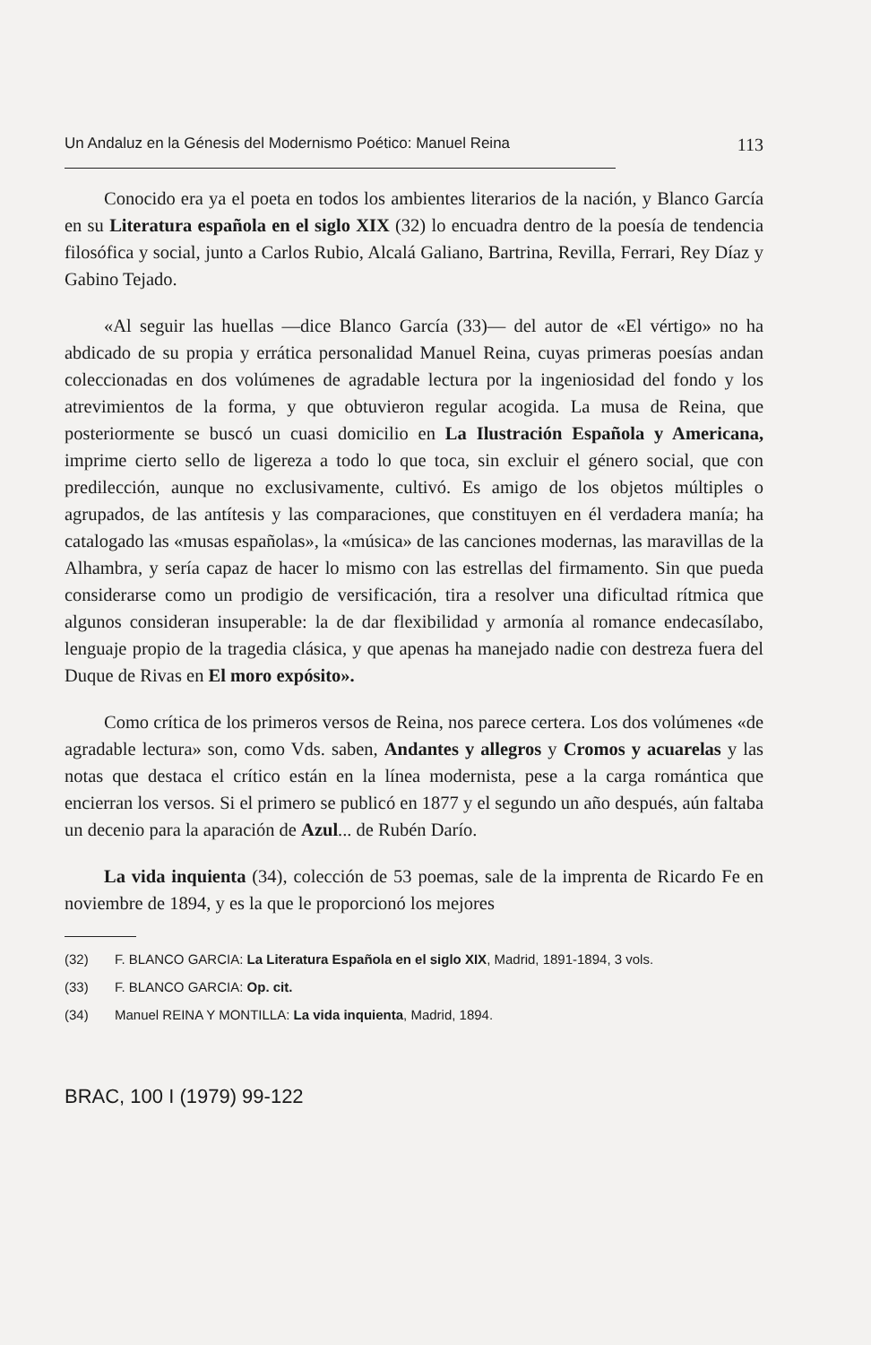Un Andaluz en la Génesis del Modernismo Poético: Manuel Reina 113
Conocido era ya el poeta en todos los ambientes literarios de la nación, y Blanco García en su Literatura española en el siglo XIX (32) lo encuadra dentro de la poesía de tendencia filosófica y social, junto a Carlos Rubio, Alcalá Galiano, Bartrina, Revilla, Ferrari, Rey Díaz y Gabino Tejado.
«Al seguir las huellas —dice Blanco García (33)— del autor de «El vértigo» no ha abdicado de su propia y errática personalidad Manuel Reina, cuyas primeras poesías andan coleccionadas en dos volúmenes de agradable lectura por la ingeniosidad del fondo y los atrevimientos de la forma, y que obtuvieron regular acogida. La musa de Reina, que posteriormente se buscó un cuasi domicilio en La Ilustración Española y Americana, imprime cierto sello de ligereza a todo lo que toca, sin excluir el género social, que con predilección, aunque no exclusivamente, cultivó. Es amigo de los objetos múltiples o agrupados, de las antítesis y las comparaciones, que constituyen en él verdadera manía; ha catalogado las «musas españolas», la «música» de las canciones modernas, las maravillas de la Alhambra, y sería capaz de hacer lo mismo con las estrellas del firmamento. Sin que pueda considerarse como un prodigio de versificación, tira a resolver una dificultad rítmica que algunos consideran insuperable: la de dar flexibilidad y armonía al romance endecasílabo, lenguaje propio de la tragedia clásica, y que apenas ha manejado nadie con destreza fuera del Duque de Rivas en El moro expósito».
Como crítica de los primeros versos de Reina, nos parece certera. Los dos volúmenes «de agradable lectura» son, como Vds. saben, Andantes y allegros y Cromos y acuarelas y las notas que destaca el crítico están en la línea modernista, pese a la carga romántica que encierran los versos. Si el primero se publicó en 1877 y el segundo un año después, aún faltaba un decenio para la aparación de Azul... de Rubén Darío.
La vida inquienta (34), colección de 53 poemas, sale de la imprenta de Ricardo Fe en noviembre de 1894, y es la que le proporcionó los mejores
(32) F. BLANCO GARCIA: La Literatura Española en el siglo XIX, Madrid, 1891-1894, 3 vols.
(33) F. BLANCO GARCIA: Op. cit.
(34) Manuel REINA Y MONTILLA: La vida inquienta, Madrid, 1894.
BRAC, 100 I (1979) 99-122